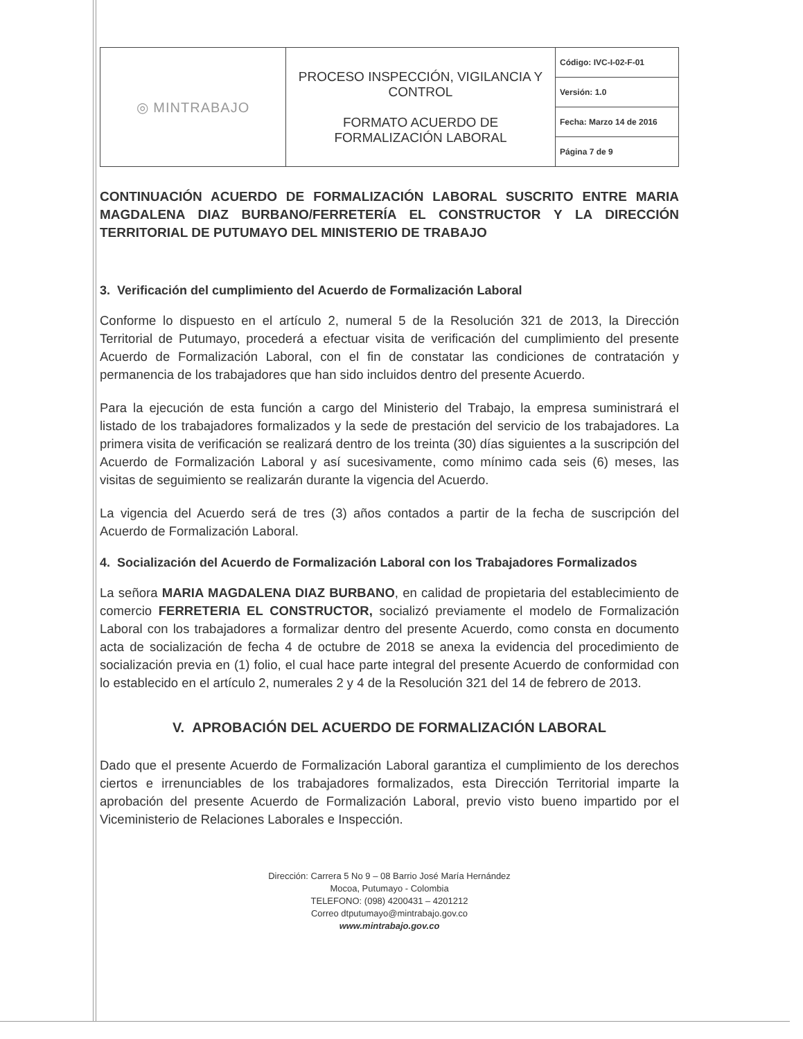| ◎ MINTRABAJO | PROCESO INSPECCIÓN, VIGILANCIA Y CONTROL FORMATO ACUERDO DE FORMALIZACIÓN LABORAL | Código: IVC-I-02-F-01 |
| | | Versión: 1.0 |
| | | Fecha: Marzo 14 de 2016 |
| | | Página 7 de 9 |
CONTINUACIÓN ACUERDO DE FORMALIZACIÓN LABORAL SUSCRITO ENTRE MARIA MAGDALENA DIAZ BURBANO/FERRETERÍA EL CONSTRUCTOR Y LA DIRECCIÓN TERRITORIAL DE PUTUMAYO DEL MINISTERIO DE TRABAJO
3. Verificación del cumplimiento del Acuerdo de Formalización Laboral
Conforme lo dispuesto en el artículo 2, numeral 5 de la Resolución 321 de 2013, la Dirección Territorial de Putumayo, procederá a efectuar visita de verificación del cumplimiento del presente Acuerdo de Formalización Laboral, con el fin de constatar las condiciones de contratación y permanencia de los trabajadores que han sido incluidos dentro del presente Acuerdo.
Para la ejecución de esta función a cargo del Ministerio del Trabajo, la empresa suministrará el listado de los trabajadores formalizados y la sede de prestación del servicio de los trabajadores. La primera visita de verificación se realizará dentro de los treinta (30) días siguientes a la suscripción del Acuerdo de Formalización Laboral y así sucesivamente, como mínimo cada seis (6) meses, las visitas de seguimiento se realizarán durante la vigencia del Acuerdo.
La vigencia del Acuerdo será de tres (3) años contados a partir de la fecha de suscripción del Acuerdo de Formalización Laboral.
4. Socialización del Acuerdo de Formalización Laboral con los Trabajadores Formalizados
La señora MARIA MAGDALENA DIAZ BURBANO, en calidad de propietaria del establecimiento de comercio FERRETERIA EL CONSTRUCTOR, socializó previamente el modelo de Formalización Laboral con los trabajadores a formalizar dentro del presente Acuerdo, como consta en documento acta de socialización de fecha 4 de octubre de 2018 se anexa la evidencia del procedimiento de socialización previa en (1) folio, el cual hace parte integral del presente Acuerdo de conformidad con lo establecido en el artículo 2, numerales 2 y 4 de la Resolución 321 del 14 de febrero de 2013.
V. APROBACIÓN DEL ACUERDO DE FORMALIZACIÓN LABORAL
Dado que el presente Acuerdo de Formalización Laboral garantiza el cumplimiento de los derechos ciertos e irrenunciables de los trabajadores formalizados, esta Dirección Territorial imparte la aprobación del presente Acuerdo de Formalización Laboral, previo visto bueno impartido por el Viceministerio de Relaciones Laborales e Inspección.
Dirección: Carrera 5 No 9 – 08 Barrio José María Hernández
Mocoa, Putumayo - Colombia
TELEFONO: (098) 4200431 – 4201212
Correo dtputumayo@mintrabajo.gov.co
www.mintrabajo.gov.co